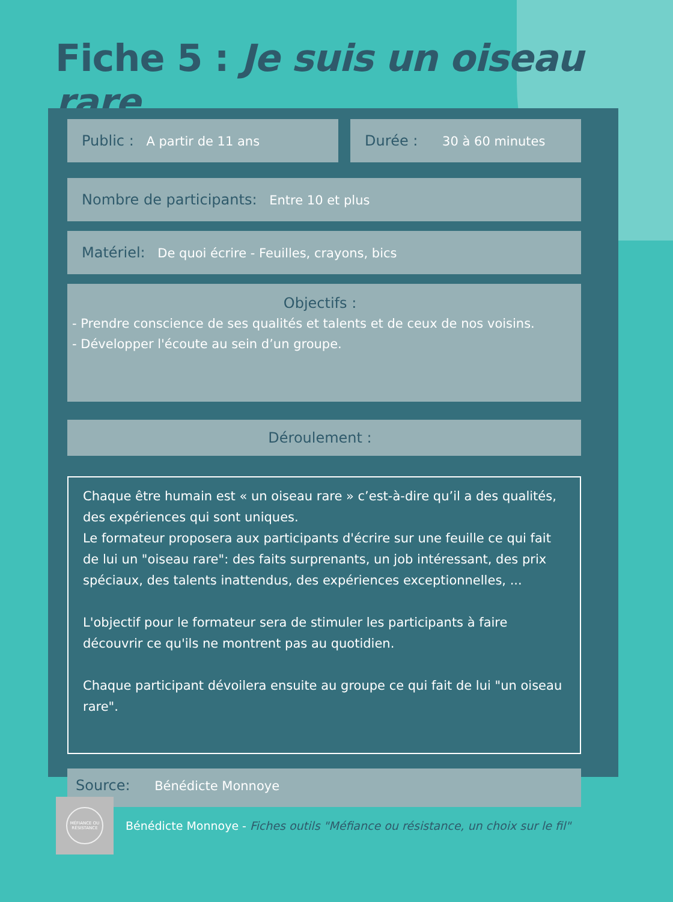Fiche 5 : Je suis un oiseau rare
Public : A partir de 11 ans Durée : 30 à 60 minutes
Nombre de participants: Entre 10 et plus
Matériel: De quoi écrire - Feuilles, crayons, bics
Objectifs :
- Prendre conscience de ses qualités et talents et de ceux de nos voisins.
- Développer l'écoute au sein d’un groupe.
Déroulement :
Chaque être humain est « un oiseau rare » c’est-à-dire qu’il a des qualités, des expériences qui sont uniques.
Le formateur proposera aux participants d'écrire sur une feuille ce qui fait de lui un "oiseau rare": des faits surprenants, un job intéressant, des prix spéciaux, des talents inattendus, des expériences exceptionnelles, ...
L'objectif pour le formateur sera de stimuler les participants à faire découvrir ce qu'ils ne montrent pas au quotidien.
Chaque participant dévoilera ensuite au groupe ce qui fait de lui "un oiseau rare".
Source: Bénédicte Monnoye
MÉFIANCE OU RÉSISTANCE
Bénédicte Monnoye - Fiches outils "Méfiance ou résistance, un choix sur le fil"